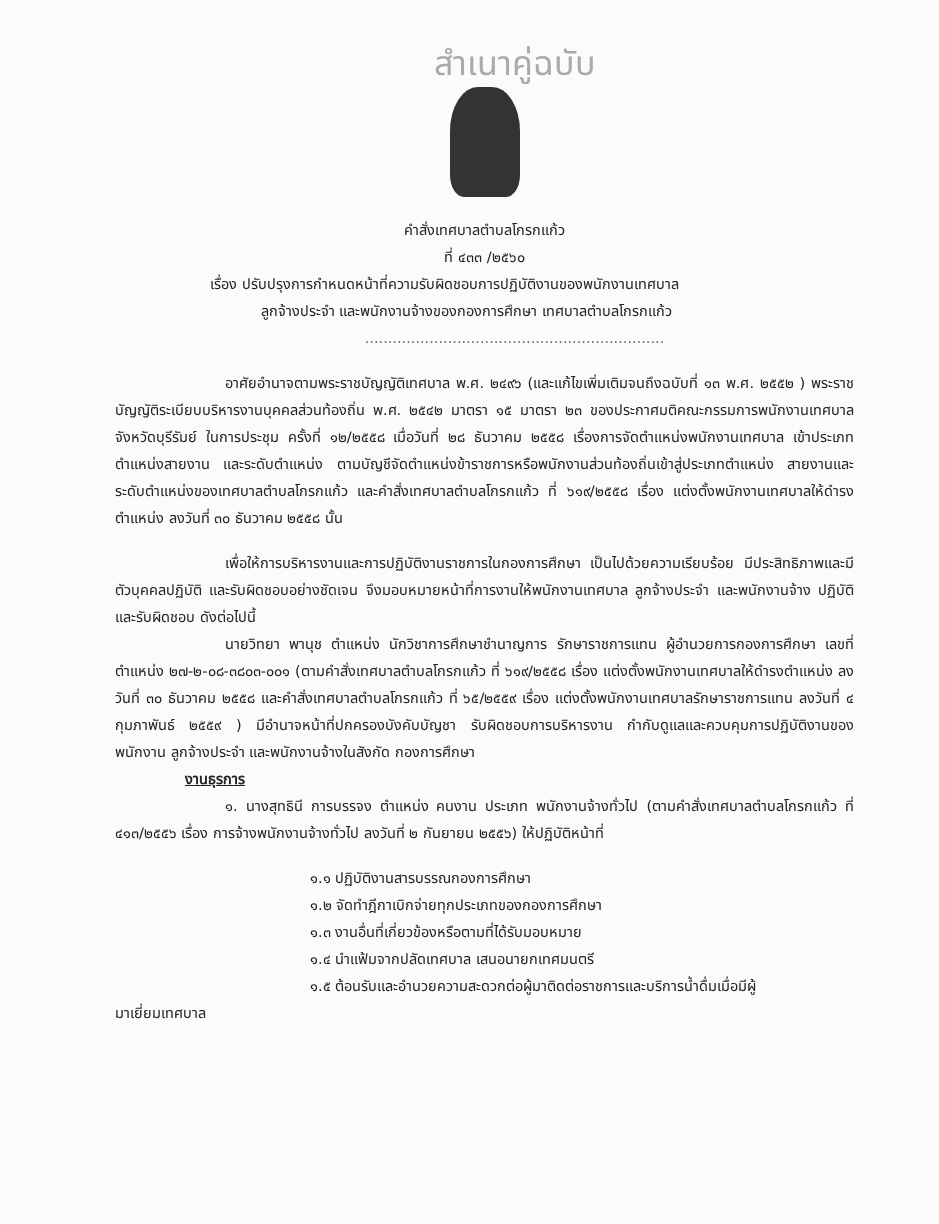สำเนาคู่ฉบับ
คำสั่งเทศบาลตำบลโกรกแก้ว
ที่ ๔๓๓ /๒๕๖๐
เรื่อง ปรับปรุงการกำหนดหน้าที่ความรับผิดชอบการปฏิบัติงานของพนักงานเทศบาล
ลูกจ้างประจำ และพนักงานจ้างของกองการศึกษา เทศบาลตำบลโกรกแก้ว
.................................................................
อาศัยอำนาจตามพระราชบัญญัติเทศบาล พ.ศ. ๒๔๙๖ (และแก้ไขเพิ่มเติมจนถึงฉบับที่ ๑๓ พ.ศ. ๒๕๕๒ ) พระราชบัญญัติระเบียบบริหารงานบุคคลส่วนท้องถิ่น พ.ศ. ๒๕๔๒ มาตรา ๑๕ มาตรา ๒๓ ของประกาศมติคณะกรรมการพนักงานเทศบาลจังหวัดบุรีรัมย์ ในการประชุม ครั้งที่ ๑๒/๒๕๕๘ เมื่อวันที่ ๒๘ ธันวาคม ๒๕๕๘ เรื่องการจัดตำแหน่งพนักงานเทศบาล เข้าประเภทตำแหน่งสายงาน และระดับตำแหน่ง ตามบัญชีจัดตำแหน่งข้าราชการหรือพนักงานส่วนท้องถิ่นเข้าสู่ประเภทตำแหน่ง สายงานและระดับตำแหน่งของเทศบาลตำบลโกรกแก้ว และคำสั่งเทศบาลตำบลโกรกแก้ว ที่ ๖๑๙/๒๕๕๘ เรื่อง แต่งตั้งพนักงานเทศบาลให้ดำรงตำแหน่ง ลงวันที่ ๓๐ ธันวาคม ๒๕๕๘ นั้น
เพื่อให้การบริหารงานและการปฏิบัติงานราชการในกองการศึกษา เป็นไปด้วยความเรียบร้อย มีประสิทธิภาพและมีตัวบุคคลปฏิบัติ และรับผิดชอบอย่างชัดเจน จึงมอบหมายหน้าที่การงานให้พนักงานเทศบาล ลูกจ้างประจำ และพนักงานจ้าง ปฏิบัติและรับผิดชอบ ดังต่อไปนี้
นายวิทยา พานุช ตำแหน่ง นักวิชาการศึกษาชำนาญการ รักษาราชการแทน ผู้อำนวยการกองการศึกษา เลขที่ตำแหน่ง ๒๗-๒-๐๘-๓๘๐๓-๐๐๑ (ตามคำสั่งเทศบาลตำบลโกรกแก้ว ที่ ๖๑๙/๒๕๕๘ เรื่อง แต่งตั้งพนักงานเทศบาลให้ดำรงตำแหน่ง ลงวันที่ ๓๐ ธันวาคม ๒๕๕๘ และคำสั่งเทศบาลตำบลโกรกแก้ว ที่ ๖๕/๒๕๕๙ เรื่อง แต่งตั้งพนักงานเทศบาลรักษาราชการแทน ลงวันที่ ๔ กุมภาพันธ์ ๒๕๕๙ ) มีอำนาจหน้าที่ปกครองบังคับบัญชา รับผิดชอบการบริหารงาน กำกับดูแลและควบคุมการปฏิบัติงานของพนักงาน ลูกจ้างประจำ และพนักงานจ้างในสังกัด กองการศึกษา
งานธุรการ
๑. นางสุทธินี การบรรจง ตำแหน่ง คนงาน ประเภท พนักงานจ้างทั่วไป (ตามคำสั่งเทศบาลตำบลโกรกแก้ว ที่ ๔๑๓/๒๕๕๖ เรื่อง การจ้างพนักงานจ้างทั่วไป ลงวันที่ ๒ กันยายน ๒๕๕๖) ให้ปฏิบัติหน้าที่
๑.๑ ปฏิบัติงานสารบรรณกองการศึกษา
๑.๒ จัดทำฎีกาเบิกจ่ายทุกประเภทของกองการศึกษา
๑.๓ งานอื่นที่เกี่ยวข้องหรือตามที่ได้รับมอบหมาย
๑.๔ นำแฟ้มจากปลัดเทศบาล เสนอนายกเทศมนตรี
๑.๕ ต้อนรับและอำนวยความสะดวกต่อผู้มาติดต่อราชการและบริการน้ำดื่มเมื่อมีผู้
มาเยี่ยมเทศบาล